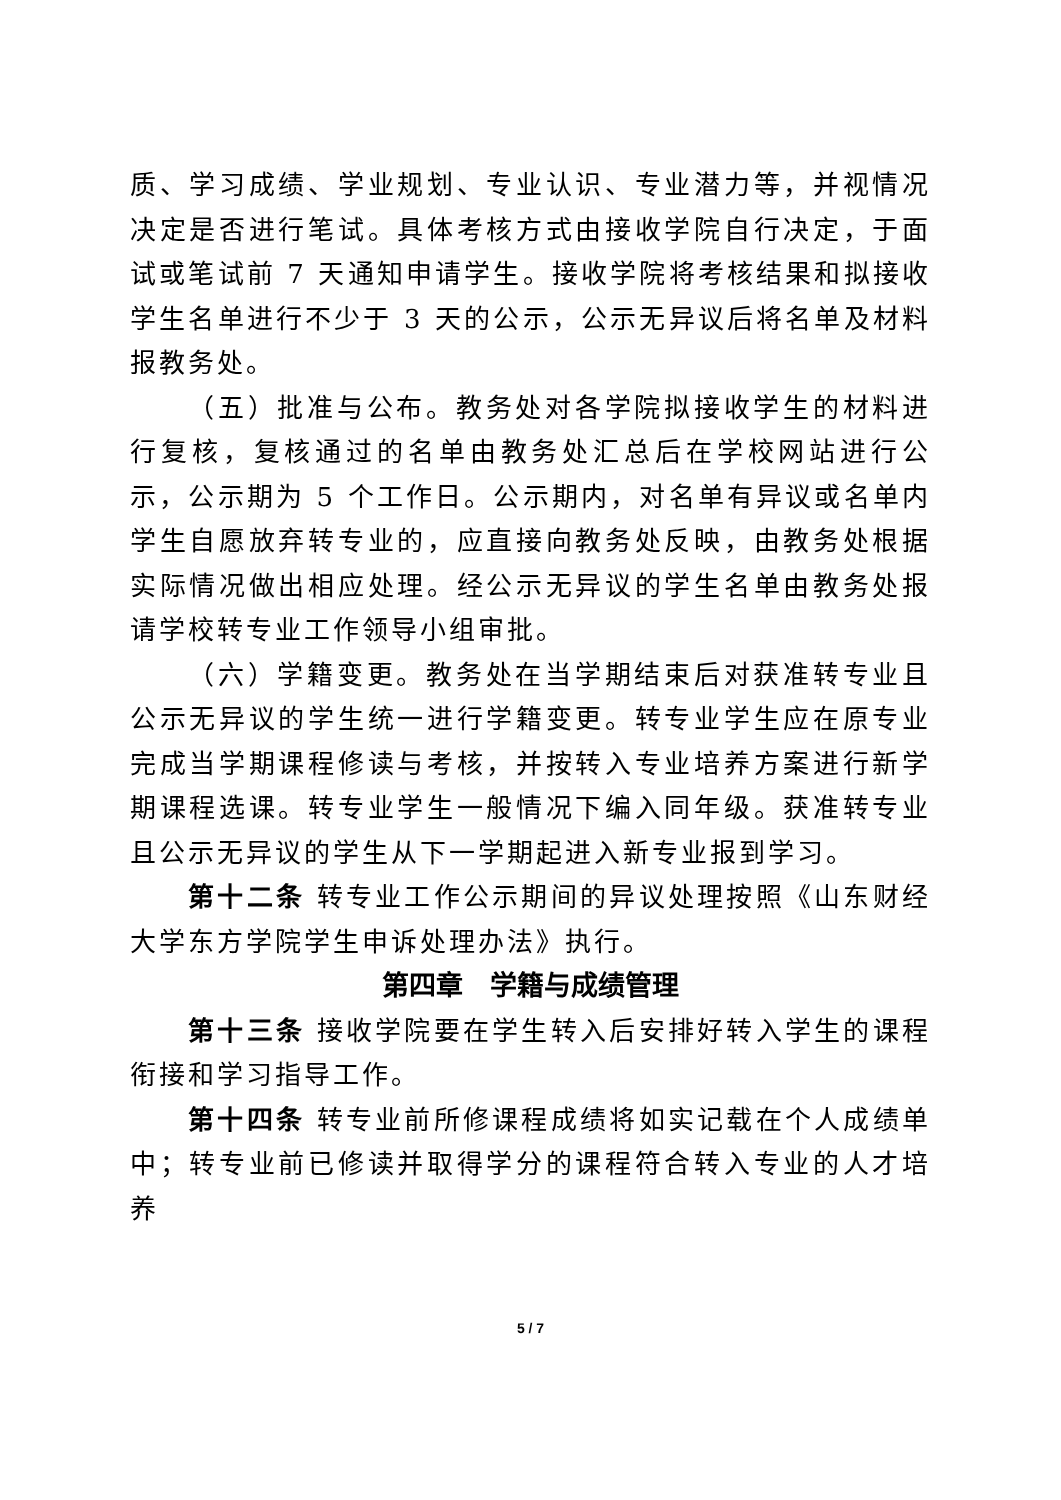质、学习成绩、学业规划、专业认识、专业潜力等，并视情况决定是否进行笔试。具体考核方式由接收学院自行决定，于面试或笔试前 7 天通知申请学生。接收学院将考核结果和拟接收学生名单进行不少于 3 天的公示，公示无异议后将名单及材料报教务处。
（五）批准与公布。教务处对各学院拟接收学生的材料进行复核，复核通过的名单由教务处汇总后在学校网站进行公示，公示期为 5 个工作日。公示期内，对名单有异议或名单内学生自愿放弃转专业的，应直接向教务处反映，由教务处根据实际情况做出相应处理。经公示无异议的学生名单由教务处报请学校转专业工作领导小组审批。
（六）学籍变更。教务处在当学期结束后对获准转专业且公示无异议的学生统一进行学籍变更。转专业学生应在原专业完成当学期课程修读与考核，并按转入专业培养方案进行新学期课程选课。转专业学生一般情况下编入同年级。获准转专业且公示无异议的学生从下一学期起进入新专业报到学习。
第十二条 转专业工作公示期间的异议处理按照《山东财经大学东方学院学生申诉处理办法》执行。
第四章　学籍与成绩管理
第十三条 接收学院要在学生转入后安排好转入学生的课程衔接和学习指导工作。
第十四条 转专业前所修课程成绩将如实记载在个人成绩单中；转专业前已修读并取得学分的课程符合转入专业的人才培养
5 / 7